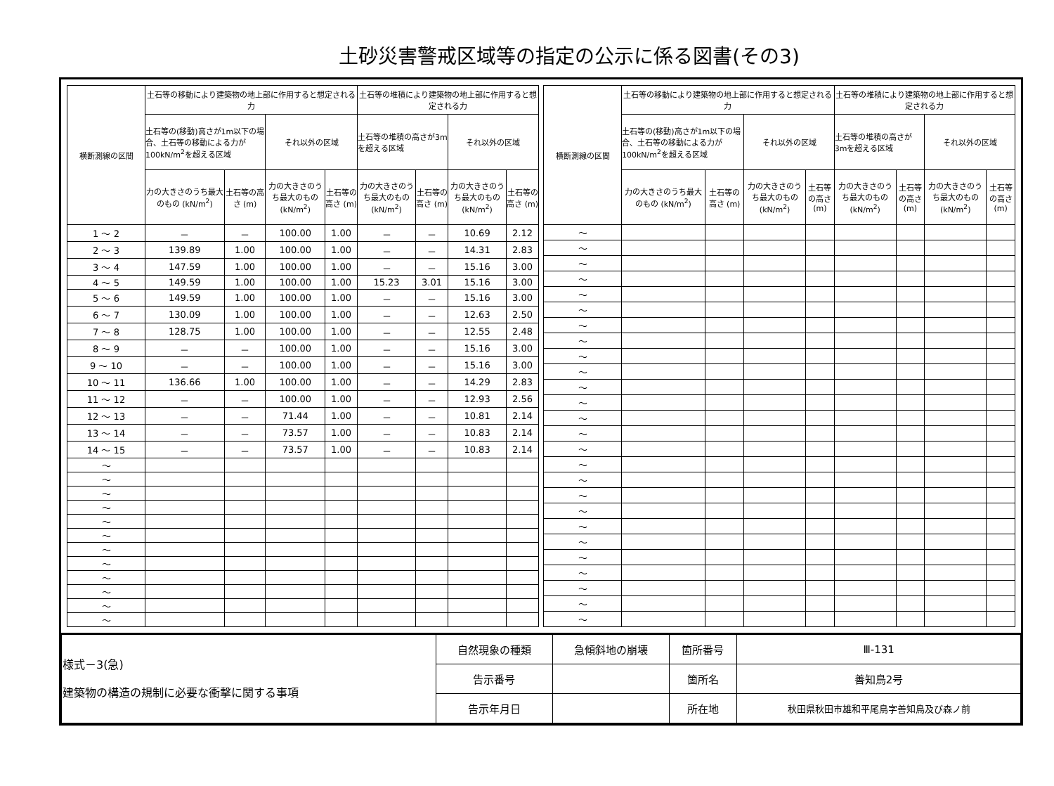土砂災害警戒区域等の指定の公示に係る図書(その3)
| 横断測線の区間 | 土石等の移動により建築物の地上部に作用すると想定される力 | | | | 土石等の堆積により建築物の地上部に作用すると想定される力 | | | |
| --- | --- | --- | --- | --- | --- | --- | --- | --- |
| | 土石等の(移動)高さが1m以下の場合、土石等の移動による力が100kN/m<sup>2</sup>を超える区域 | | それ以外の区域 | | 土石等の堆積の高さが3mを超える区域 | | それ以外の区域 | |
| | 力の大きさのうち最大のもの (kN/m<sup>2</sup>) | 土石等の高さ (m) | 力の大きさのうち最大のもの (kN/m<sup>2</sup>) | 土石等の高さ (m) | 力の大きさのうち最大のもの (kN/m<sup>2</sup>) | 土石等の高さ (m) | 力の大きさのうち最大のもの (kN/m<sup>2</sup>) | 土石等の高さ (m) |
| 1 ～ 2 | － | － | 100.00 | 1.00 | － | － | 10.69 | 2.12 |
| 2 ～ 3 | 139.89 | 1.00 | 100.00 | 1.00 | － | － | 14.31 | 2.83 |
| 3 ～ 4 | 147.59 | 1.00 | 100.00 | 1.00 | － | － | 15.16 | 3.00 |
| 4 ～ 5 | 149.59 | 1.00 | 100.00 | 1.00 | 15.23 | 3.01 | 15.16 | 3.00 |
| 5 ～ 6 | 149.59 | 1.00 | 100.00 | 1.00 | － | － | 15.16 | 3.00 |
| 6 ～ 7 | 130.09 | 1.00 | 100.00 | 1.00 | － | － | 12.63 | 2.50 |
| 7 ～ 8 | 128.75 | 1.00 | 100.00 | 1.00 | － | － | 12.55 | 2.48 |
| 8 ～ 9 | － | － | 100.00 | 1.00 | － | － | 15.16 | 3.00 |
| 9 ～ 10 | － | － | 100.00 | 1.00 | － | － | 15.16 | 3.00 |
| 10 ～ 11 | 136.66 | 1.00 | 100.00 | 1.00 | － | － | 14.29 | 2.83 |
| 11 ～ 12 | － | － | 100.00 | 1.00 | － | － | 12.93 | 2.56 |
| 12 ～ 13 | － | － | 71.44 | 1.00 | － | － | 10.81 | 2.14 |
| 13 ～ 14 | － | － | 73.57 | 1.00 | － | － | 10.83 | 2.14 |
| 14 ～ 15 | － | － | 73.57 | 1.00 | － | － | 10.83 | 2.14 |
| ～ | | | | | | | | |
| ～ | | | | | | | | |
| ～ | | | | | | | | |
| ～ | | | | | | | | |
| ～ | | | | | | | | |
| ～ | | | | | | | | |
| ～ | | | | | | | | |
| ～ | | | | | | | | |
| ～ | | | | | | | | |
| ～ | | | | | | | | |
| ～ | | | | | | | | |
| ～ | | | | | | | | |
| 横断測線の区間 | 土石等の移動により建築物の地上部に作用すると想定される力 | | | | 土石等の堆積により建築物の地上部に作用すると想定される力 | | | |
| --- | --- | --- | --- | --- | --- | --- | --- | --- |
| | 土石等の(移動)高さが1m以下の場合、土石等の移動による力が100kN/m<sup>2</sup>を超える区域 | | それ以外の区域 | | 土石等の堆積の高さが3mを超える区域 | | それ以外の区域 | |
| | 力の大きさのうち最大のもの (kN/m<sup>2</sup>) | 土石等の高さ (m) | 力の大きさのうち最大のもの (kN/m<sup>2</sup>) | 土石等の高さ (m) | 力の大きさのうち最大のもの (kN/m<sup>2</sup>) | 土石等の高さ (m) | 力の大きさのうち最大のもの (kN/m<sup>2</sup>) | 土石等の高さ (m) |
| ～ | | | | | | | | |
| ～ | | | | | | | | |
| ～ | | | | | | | | |
| ～ | | | | | | | | |
| ～ | | | | | | | | |
| ～ | | | | | | | | |
| ～ | | | | | | | | |
| ～ | | | | | | | | |
| ～ | | | | | | | | |
| ～ | | | | | | | | |
| ～ | | | | | | | | |
| ～ | | | | | | | | |
| ～ | | | | | | | | |
| ～ | | | | | | | | |
| ～ | | | | | | | | |
| ～ | | | | | | | | |
| ～ | | | | | | | | |
| ～ | | | | | | | | |
| ～ | | | | | | | | |
| ～ | | | | | | | | |
| ～ | | | | | | | | |
| ～ | | | | | | | | |
| ～ | | | | | | | | |
| ～ | | | | | | | | |
| ～ | | | | | | | | |
| ～ | | | | | | | | |
| 様式－3(急) 建築物の構造の規制に必要な衝撃に関する事項 | 自然現象の種類 | 急傾斜地の崩壊 | 箇所番号 | Ⅲ-131 |
| | 告示番号 | | 箇所名 | 善知鳥2号 |
| | 告示年月日 | | 所在地 | 秋田県秋田市雄和平尾鳥字善知鳥及び森ノ前 |